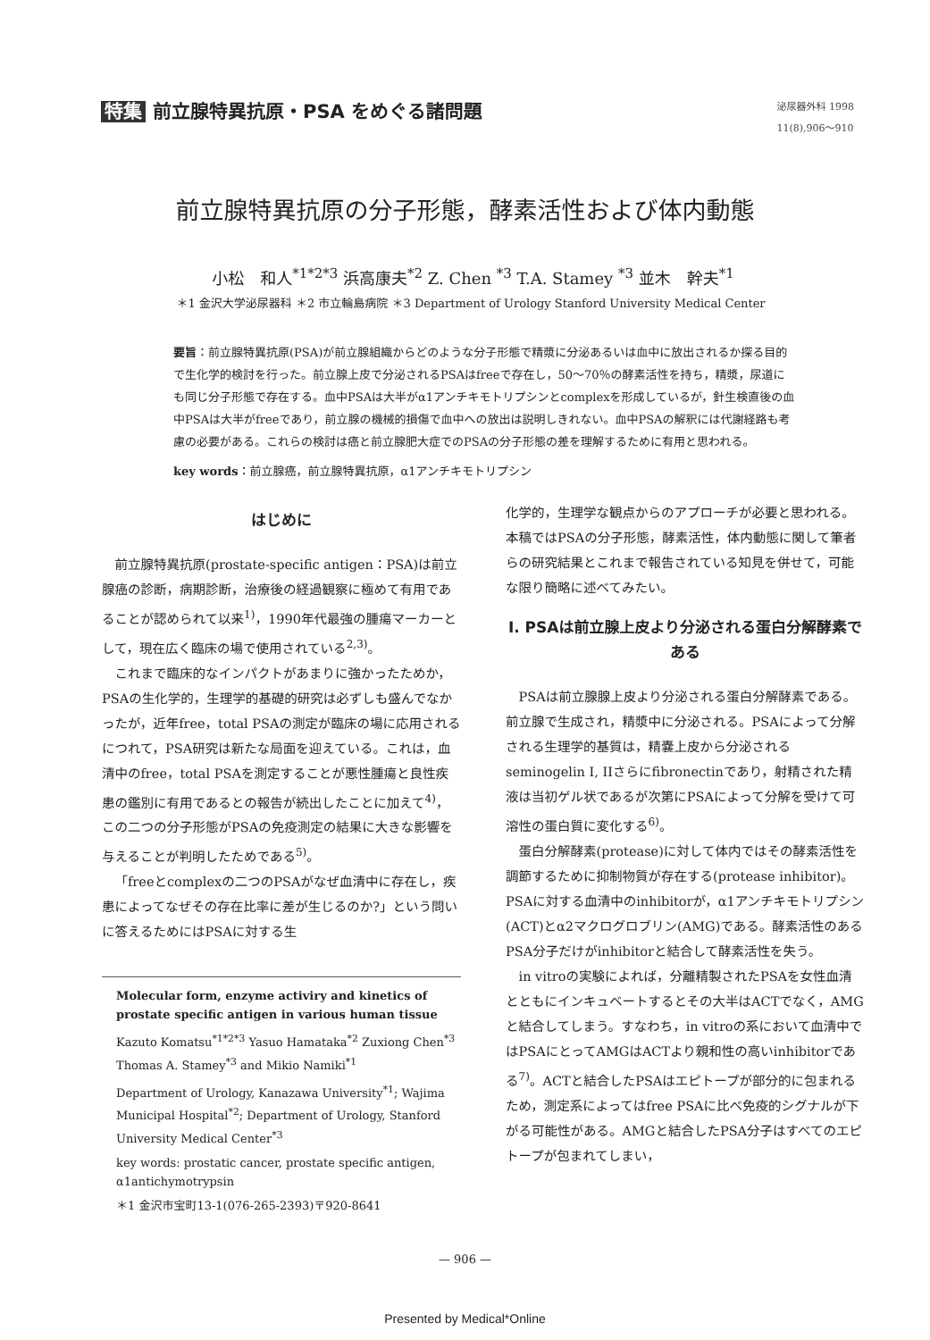特集 前立腺特異抗原・PSA をめぐる諸問題
泌尿器外科 1998
11(8),906〜910
前立腺特異抗原の分子形態，酵素活性および体内動態
小松　和人<sup>*1*2*3</sup> 浜高康夫<sup>*2</sup> Z. Chen <sup>*3</sup> T.A. Stamey <sup>*3</sup> 並木　幹夫<sup>*1</sup>
＊1 金沢大学泌尿器科 ＊2 市立輪島病院 ＊3 Department of Urology Stanford University Medical Center
要旨：前立腺特異抗原(PSA)が前立腺組織からどのような分子形態で精漿に分泌あるいは血中に放出されるか探る目的で生化学的検討を行った。前立腺上皮で分泌されるPSAはfreeで存在し，50〜70％の酵素活性を持ち，精漿，尿道にも同じ分子形態で存在する。血中PSAは大半がα1アンチキモトリプシンとcomplexを形成しているが，針生検直後の血中PSAは大半がfreeであり，前立腺の機械的損傷で血中への放出は説明しきれない。血中PSAの解釈には代謝経路も考慮の必要がある。これらの検討は癌と前立腺肥大症でのPSAの分子形態の差を理解するために有用と思われる。
key words：前立腺癌，前立腺特異抗原，α1アンチキモトリプシン
はじめに
前立腺特異抗原(prostate-specific antigen：PSA)は前立腺癌の診断，病期診断，治療後の経過観察に極めて有用であることが認められて以来<sup>1)</sup>，1990年代最強の腫瘍マーカーとして，現在広く臨床の場で使用されている<sup>2,3)</sup>。
これまで臨床的なインパクトがあまりに強かったためか，PSAの生化学的，生理学的基礎的研究は必ずしも盛んでなかったが，近年free，total PSAの測定が臨床の場に応用されるにつれて，PSA研究は新たな局面を迎えている。これは，血清中のfree，total PSAを測定することが悪性腫瘍と良性疾患の鑑別に有用であるとの報告が続出したことに加えて<sup>4)</sup>，この二つの分子形態がPSAの免疫測定の結果に大きな影響を与えることが判明したためである<sup>5)</sup>。
「freeとcomplexの二つのPSAがなぜ血清中に存在し，疾患によってなぜその存在比率に差が生じるのか?」という問いに答えるためにはPSAに対する生
Molecular form, enzyme activiry and kinetics of prostate specific antigen in various human tissue
Kazuto Komatsu<sup>*1*2*3</sup> Yasuo Hamataka<sup>*2</sup> Zuxiong Chen<sup>*3</sup> Thomas A. Stamey<sup>*3</sup> and Mikio Namiki<sup>*1</sup>
Department of Urology, Kanazawa University<sup>*1</sup>; Wajima Municipal Hospital<sup>*2</sup>; Department of Urology, Stanford University Medical Center<sup>*3</sup>
key words: prostatic cancer, prostate specific antigen, α1antichymotrypsin
＊1 金沢市宝町13-1(076-265-2393)〒920-8641
化学的，生理学な観点からのアプローチが必要と思われる。本稿ではPSAの分子形態，酵素活性，体内動態に関して筆者らの研究結果とこれまで報告されている知見を併せて，可能な限り簡略に述べてみたい。
I. PSAは前立腺上皮より分泌される蛋白分解酵素である
PSAは前立腺腺上皮より分泌される蛋白分解酵素である。前立腺で生成され，精漿中に分泌される。PSAによって分解される生理学的基質は，精嚢上皮から分泌されるseminogelin I, IIさらにfibronectinであり，射精された精液は当初ゲル状であるが次第にPSAによって分解を受けて可溶性の蛋白質に変化する<sup>6)</sup>。
蛋白分解酵素(protease)に対して体内ではその酵素活性を調節するために抑制物質が存在する(protease inhibitor)。PSAに対する血清中のinhibitorが，α1アンチキモトリプシン(ACT)とα2マクログロブリン(AMG)である。酵素活性のあるPSA分子だけがinhibitorと結合して酵素活性を失う。
in vitroの実験によれば，分離精製されたPSAを女性血清とともにインキュベートするとその大半はACTでなく，AMGと結合してしまう。すなわち，in vitroの系において血清中ではPSAにとってAMGはACTより親和性の高いinhibitorである<sup>7)</sup>。ACTと結合したPSAはエピトープが部分的に包まれるため，測定系によってはfree PSAに比べ免疫的シグナルが下がる可能性がある。AMGと結合したPSA分子はすべてのエピトープが包まれてしまい，
— 906 —
Presented by Medical*Online